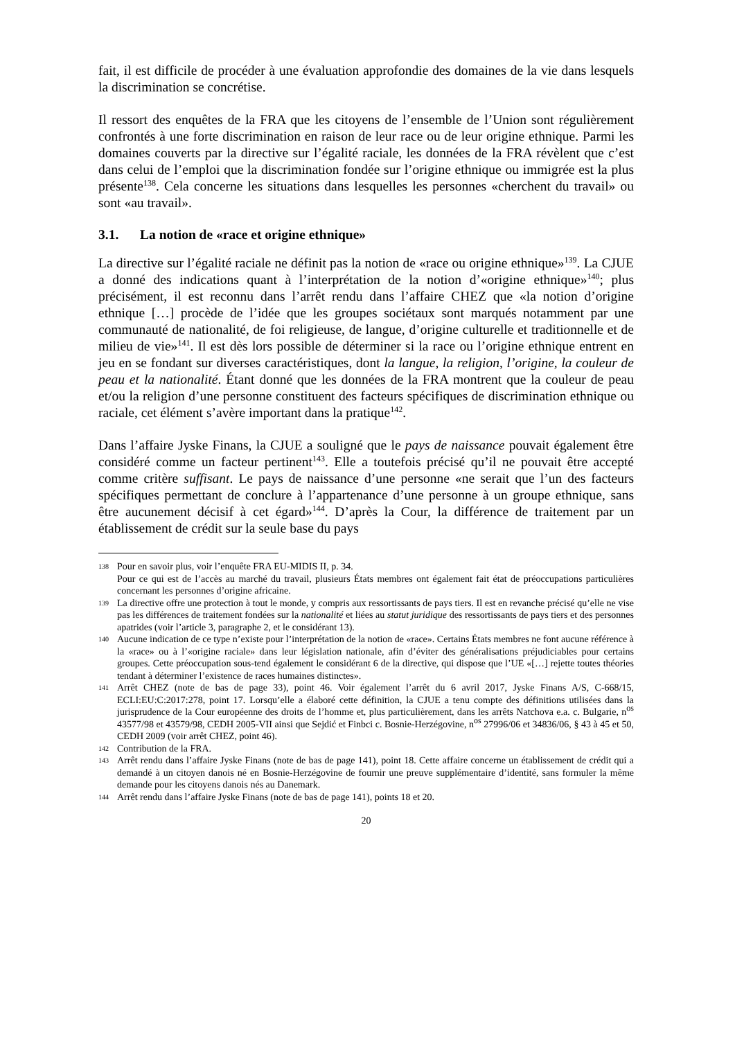fait, il est difficile de procéder à une évaluation approfondie des domaines de la vie dans lesquels la discrimination se concrétise.
Il ressort des enquêtes de la FRA que les citoyens de l’ensemble de l’Union sont régulièrement confrontés à une forte discrimination en raison de leur race ou de leur origine ethnique. Parmi les domaines couverts par la directive sur l’égalité raciale, les données de la FRA révèlent que c’est dans celui de l’emploi que la discrimination fondée sur l’origine ethnique ou immigrée est la plus présente<sup>138</sup>. Cela concerne les situations dans lesquelles les personnes «cherchent du travail» ou sont «au travail».
3.1. La notion de «race et origine ethnique»
La directive sur l’égalité raciale ne définit pas la notion de «race ou origine ethnique»<sup>139</sup>. La CJUE a donné des indications quant à l’interprétation de la notion d’«origine ethnique»<sup>140</sup>; plus précisément, il est reconnu dans l’arrêt rendu dans l’affaire CHEZ que «la notion d’origine ethnique […] procède de l’idée que les groupes sociétaux sont marqués notamment par une communauté de nationalité, de foi religieuse, de langue, d’origine culturelle et traditionnelle et de milieu de vie»<sup>141</sup>. Il est dès lors possible de déterminer si la race ou l’origine ethnique entrent en jeu en se fondant sur diverses caractéristiques, dont la langue, la religion, l’origine, la couleur de peau et la nationalité. Étant donné que les données de la FRA montrent que la couleur de peau et/ou la religion d’une personne constituent des facteurs spécifiques de discrimination ethnique ou raciale, cet élément s’avère important dans la pratique<sup>142</sup>.
Dans l’affaire Jyske Finans, la CJUE a souligné que le pays de naissance pouvait également être considéré comme un facteur pertinent<sup>143</sup>. Elle a toutefois précisé qu’il ne pouvait être accepté comme critère suffisant. Le pays de naissance d’une personne «ne serait que l’un des facteurs spécifiques permettant de conclure à l’appartenance d’une personne à un groupe ethnique, sans être aucunement décisif à cet égard»<sup>144</sup>. D’après la Cour, la différence de traitement par un établissement de crédit sur la seule base du pays
138
Pour en savoir plus, voir l’enquête FRA EU-MIDIS II, p. 34.
Pour ce qui est de l’accès au marché du travail, plusieurs États membres ont également fait état de préoccupations particulières concernant les personnes d’origine africaine.
139
La directive offre une protection à tout le monde, y compris aux ressortissants de pays tiers. Il est en revanche précisé qu’elle ne vise pas les différences de traitement fondées sur la nationalité et liées au statut juridique des ressortissants de pays tiers et des personnes apatrides (voir l’article 3, paragraphe 2, et le considérant 13).
140
Aucune indication de ce type n’existe pour l’interprétation de la notion de «race». Certains États membres ne font aucune référence à la «race» ou à l’«origine raciale» dans leur législation nationale, afin d’éviter des généralisations préjudiciables pour certains groupes. Cette préoccupation sous-tend également le considérant 6 de la directive, qui dispose que l’UE «[…] rejette toutes théories tendant à déterminer l’existence de races humaines distinctes».
141
Arrêt CHEZ (note de bas de page 33), point 46. Voir également l’arrêt du 6 avril 2017, Jyske Finans A/S, C-668/15, ECLI:EU:C:2017:278, point 17. Lorsqu’elle a élaboré cette définition, la CJUE a tenu compte des définitions utilisées dans la jurisprudence de la Cour européenne des droits de l’homme et, plus particulièrement, dans les arrêts Natchova e.a. c. Bulgarie, n<sup>os</sup> 43577/98 et 43579/98, CEDH 2005-VII ainsi que Sejdić et Finbci c. Bosnie-Herzégovine, n<sup>os</sup> 27996/06 et 34836/06, § 43 à 45 et 50, CEDH 2009 (voir arrêt CHEZ, point 46).
142
Contribution de la FRA.
143
Arrêt rendu dans l’affaire Jyske Finans (note de bas de page 141), point 18. Cette affaire concerne un établissement de crédit qui a demandé à un citoyen danois né en Bosnie-Herzégovine de fournir une preuve supplémentaire d’identité, sans formuler la même demande pour les citoyens danois nés au Danemark.
144
Arrêt rendu dans l’affaire Jyske Finans (note de bas de page 141), points 18 et 20.
20